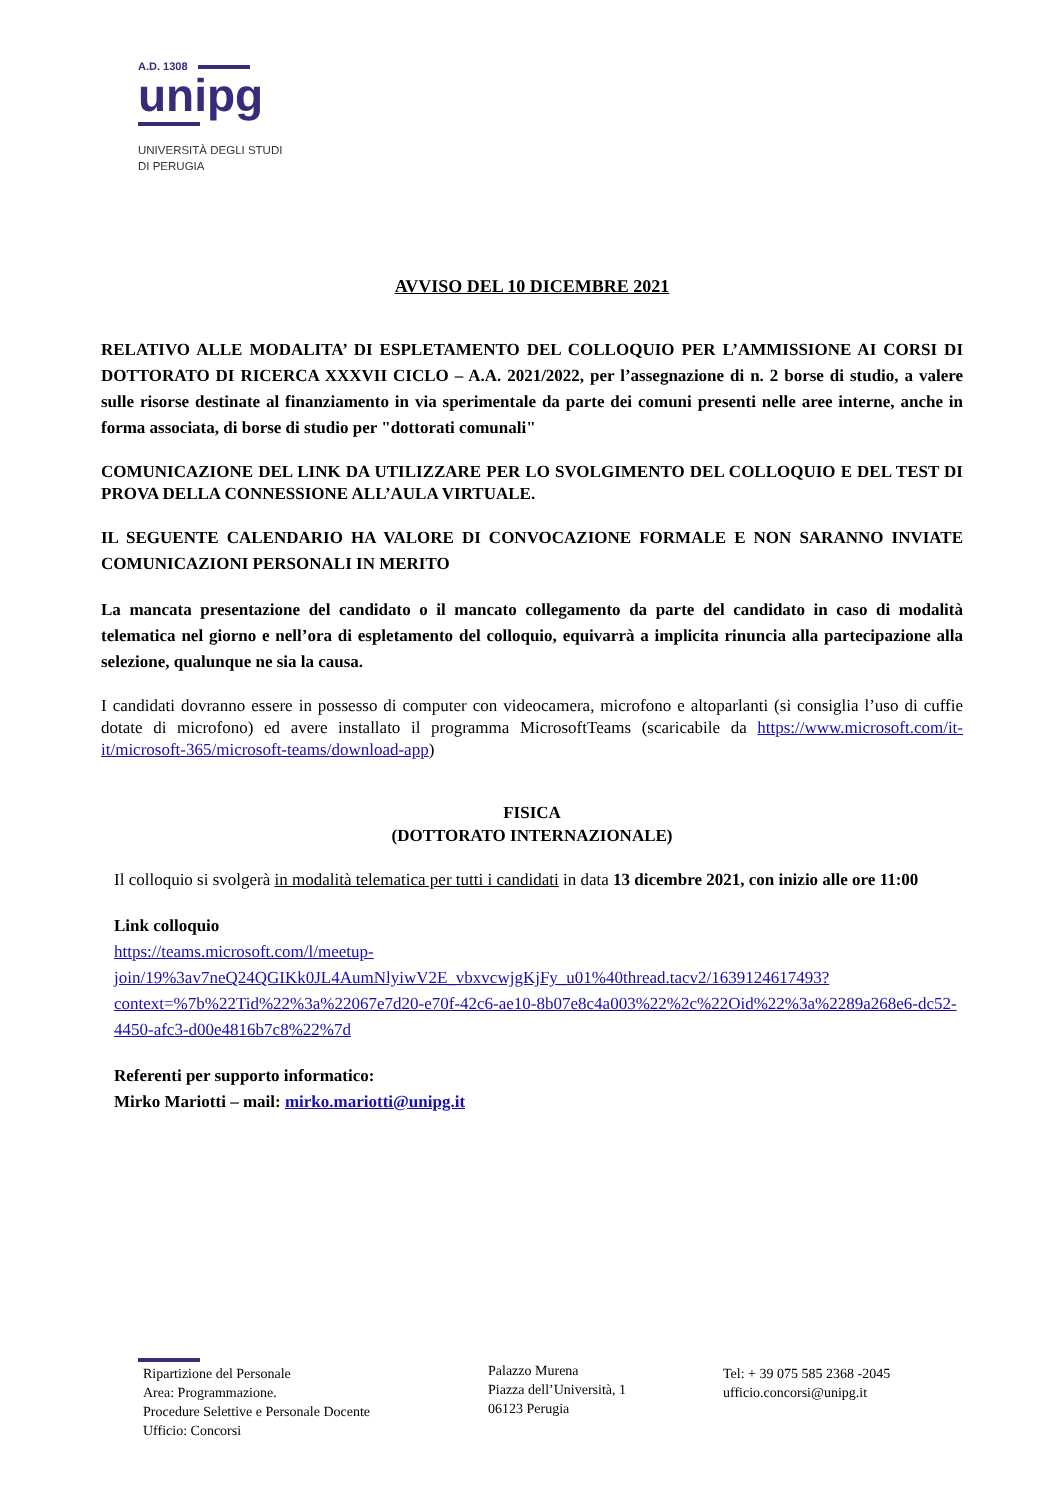A.D. 1308
unipg
UNIVERSITÀ DEGLI STUDI
DI PERUGIA
AVVISO DEL 10 DICEMBRE 2021
RELATIVO ALLE MODALITA’ DI ESPLETAMENTO DEL COLLOQUIO PER L’AMMISSIONE AI CORSI DI DOTTORATO DI RICERCA XXXVII CICLO – A.A. 2021/2022, per l’assegnazione di n. 2 borse di studio, a valere sulle risorse destinate al finanziamento in via sperimentale da parte dei comuni presenti nelle aree interne, anche in forma associata, di borse di studio per "dottorati comunali"
COMUNICAZIONE DEL LINK DA UTILIZZARE PER LO SVOLGIMENTO DEL COLLOQUIO E DEL TEST DI PROVA DELLA CONNESSIONE ALL’AULA VIRTUALE.
IL SEGUENTE CALENDARIO HA VALORE DI CONVOCAZIONE FORMALE E NON SARANNO INVIATE COMUNICAZIONI PERSONALI IN MERITO
La mancata presentazione del candidato o il mancato collegamento da parte del candidato in caso di modalità telematica nel giorno e nell’ora di espletamento del colloquio, equivarrà a implicita rinuncia alla partecipazione alla selezione, qualunque ne sia la causa.
I candidati dovranno essere in possesso di computer con videocamera, microfono e altoparlanti (si consiglia l’uso di cuffie dotate di microfono) ed avere installato il programma MicrosoftTeams (scaricabile da https://www.microsoft.com/it-it/microsoft-365/microsoft-teams/download-app)
FISICA
(DOTTORATO INTERNAZIONALE)
Il colloquio si svolgerà in modalità telematica per tutti i candidati in data 13 dicembre 2021, con inizio alle ore 11:00
Link colloquio
https://teams.microsoft.com/l/meetup-join/19%3av7neQ24QGIKk0JL4AumNlyiwV2E_vbxvcwjgKjFy_u01%40thread.tacv2/1639124617493?context=%7b%22Tid%22%3a%22067e7d20-e70f-42c6-ae10-8b07e8c4a003%22%2c%22Oid%22%3a%2289a268e6-dc52-4450-afc3-d00e4816b7c8%22%7d
Referenti per supporto informatico:
Mirko Mariotti – mail: mirko.mariotti@unipg.it
Ripartizione del Personale
Area: Programmazione.
Procedure Selettive e Personale Docente
Ufficio: Concorsi
Palazzo Murena
Piazza dell’Università, 1
06123 Perugia
Tel: + 39 075 585 2368 -2045
ufficio.concorsi@unipg.it